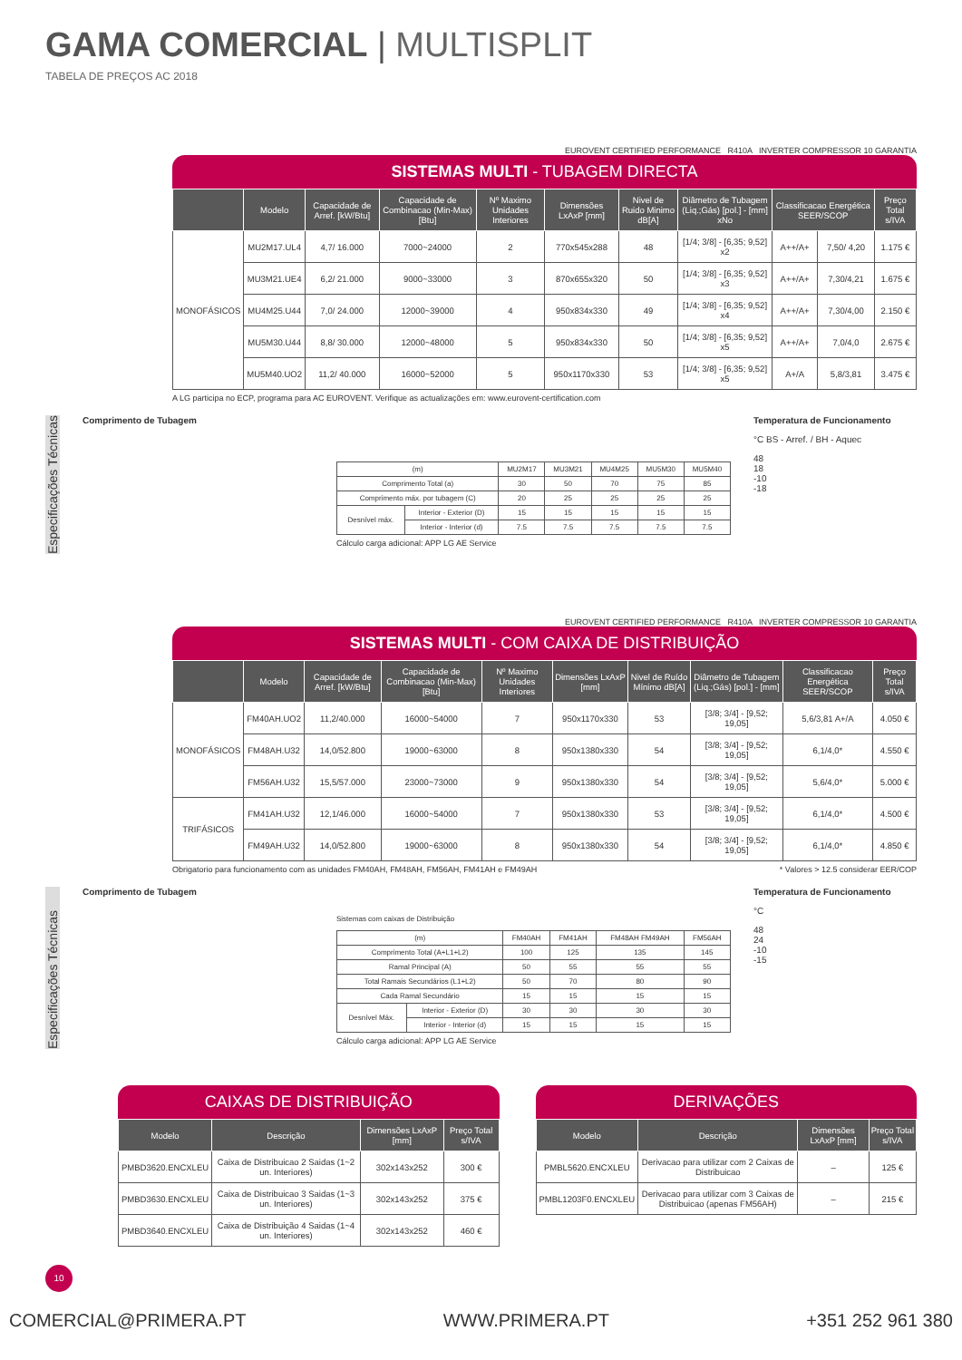GAMA COMERCIAL | MULTISPLIT
TABELA DE PREÇOS AC 2018
EUROVENT CERTIFIED PERFORMANCE R410A INVERTER COMPRESSOR 10 GARANTIA
SISTEMAS MULTI - TUBAGEM DIRECTA
| | Modelo | Capacidade de Arref. [kW/Btu] | Capacidade de Combinacao (Min-Max)[Btu] | Nº Maximo Unidades Interiores | Dimensões LxAxP [mm] | Nivel de Ruido Minimo dB[A] | Diâmetro de Tubagem (Liq.;Gás) [pol.] - [mm] xNo | Classificacao Energética SEER/SCOP | | Preço Total s/IVA |
| --- | --- | --- | --- | --- | --- | --- | --- | --- | --- | --- |
| MONOFÁSICOS | MU2M17.UL4 | 4,7/ 16.000 | 7000~24000 | 2 | 770x545x288 | 48 | [1/4; 3/8] - [6,35; 9,52] x2 | A++/A+ | 7,50/ 4,20 | 1.175 € |
| | MU3M21.UE4 | 6,2/ 21.000 | 9000~33000 | 3 | 870x655x320 | 50 | [1/4; 3/8] - [6,35; 9,52] x3 | A++/A+ | 7,30/4,21 | 1.675 € |
| | MU4M25.U44 | 7,0/ 24.000 | 12000~39000 | 4 | 950x834x330 | 49 | [1/4; 3/8] - [6,35; 9,52] x4 | A++/A+ | 7,30/4,00 | 2.150 € |
| | MU5M30.U44 | 8,8/ 30.000 | 12000~48000 | 5 | 950x834x330 | 50 | [1/4; 3/8] - [6,35; 9,52] x5 | A++/A+ | 7,0/4,0 | 2.675 € |
| | MU5M40.UO2 | 11,2/ 40.000 | 16000~52000 | 5 | 950x1170x330 | 53 | [1/4; 3/8] - [6,35; 9,52] x5 | A+/A | 5,8/3,81 | 3.475 € |
A LG participa no ECP, programa para AC EUROVENT. Verifique as actualizações em: www.eurovent-certification.com
Especificações Técnicas
Comprimento de Tubagem
| (m) | | MU2M17 | MU3M21 | MU4M25 | MU5M30 | MU5M40 |
| --- | --- | --- | --- | --- | --- | --- |
| Comprimento Total (a) | | 30 | 50 | 70 | 75 | 85 |
| Comprimento máx. por tubagem (C) | | 20 | 25 | 25 | 25 | 25 |
| Desnível máx. | Interior - Exterior (D) | 15 | 15 | 15 | 15 | 15 |
| | Interior - Interior (d) | 7.5 | 7.5 | 7.5 | 7.5 | 7.5 |
Cálculo carga adicional: APP LG AE Service
Temperatura de Funcionamento
°C BS - Arref. / BH - Aquec
48
18
-10
-18
EUROVENT CERTIFIED PERFORMANCE R410A INVERTER COMPRESSOR 10 GARANTIA
SISTEMAS MULTI - COM CAIXA DE DISTRIBUIÇÃO
| | Modelo | Capacidade de Arref. [kW/Btu] | Capacidade de Combinacao (Min-Max)[Btu] | Nº Maximo Unidades Interiores | Dimensões LxAxP [mm] | Nivel de Ruído Mínimo dB[A] | Diâmetro de Tubagem (Liq.;Gás) [pol.] - [mm] | Classificacao Energética SEER/SCOP | Preço Total s/IVA |
| --- | --- | --- | --- | --- | --- | --- | --- | --- | --- |
| MONOFÁSICOS | FM40AH.UO2 | 11,2/40.000 | 16000~54000 | 7 | 950x1170x330 | 53 | [3/8; 3/4] - [9,52; 19,05] | 5,6/3,81 A+/A | 4.050 € |
| | FM48AH.U32 | 14,0/52.800 | 19000~63000 | 8 | 950x1380x330 | 54 | [3/8; 3/4] - [9,52; 19,05] | 6,1/4,0* | 4.550 € |
| | FM56AH.U32 | 15,5/57.000 | 23000~73000 | 9 | 950x1380x330 | 54 | [3/8; 3/4] - [9,52; 19,05] | 5,6/4,0* | 5.000 € |
| TRIFÁSICOS | FM41AH.U32 | 12,1/46.000 | 16000~54000 | 7 | 950x1380x330 | 53 | [3/8; 3/4] - [9,52; 19,05] | 6,1/4,0* | 4.500 € |
| | FM49AH.U32 | 14,0/52.800 | 19000~63000 | 8 | 950x1380x330 | 54 | [3/8; 3/4] - [9,52; 19,05] | 6,1/4,0* | 4.850 € |
Obrigatorio para funcionamento com as unidades FM40AH, FM48AH, FM56AH, FM41AH e FM49AH * Valores > 12.5 considerar EER/COP
Especificações Técnicas
Comprimento de Tubagem
Sistemas com caixas de Distribuição
| (m) | | FM40AH | FM41AH | FM48AH FM49AH | FM56AH |
| --- | --- | --- | --- | --- | --- |
| Comprimento Total (A+L1+L2) | | 100 | 125 | 135 | 145 |
| Ramal Principal (A) | | 50 | 55 | 55 | 55 |
| Total Ramais Secundários (L1+L2) | | 50 | 70 | 80 | 90 |
| Cada Ramal Secundário | | 15 | 15 | 15 | 15 |
| Desnível Máx. | Interior - Exterior (D) | 30 | 30 | 30 | 30 |
| | Interior - Interior (d) | 15 | 15 | 15 | 15 |
Cálculo carga adicional: APP LG AE Service
Temperatura de Funcionamento
°C
48
24
-10
-15
CAIXAS DE DISTRIBUIÇÃO
| Modelo | Descrição | Dimensões LxAxP [mm] | Preço Total s/IVA |
| --- | --- | --- | --- |
| PMBD3620.ENCXLEU | Caixa de Distribuicao 2 Saidas (1~2 un. Interiores) | 302x143x252 | 300 € |
| PMBD3630.ENCXLEU | Caixa de Distribuicao 3 Saidas (1~3 un. Interiores) | 302x143x252 | 375 € |
| PMBD3640.ENCXLEU | Caixa de Distribuição 4 Saidas (1~4 un. Interiores) | 302x143x252 | 460 € |
DERIVAÇÕES
| Modelo | Descrição | Dimensões LxAxP [mm] | Preço Total s/IVA |
| --- | --- | --- | --- |
| PMBL5620.ENCXLEU | Derivacao para utilizar com 2 Caixas de Distribuicao | – | 125 € |
| PMBL1203F0.ENCXLEU | Derivacao para utilizar com 3 Caixas de Distribuicao (apenas FM56AH) | – | 215 € |
10
COMERCIAL@PRIMERA.PT WWW.PRIMERA.PT +351 252 961 380